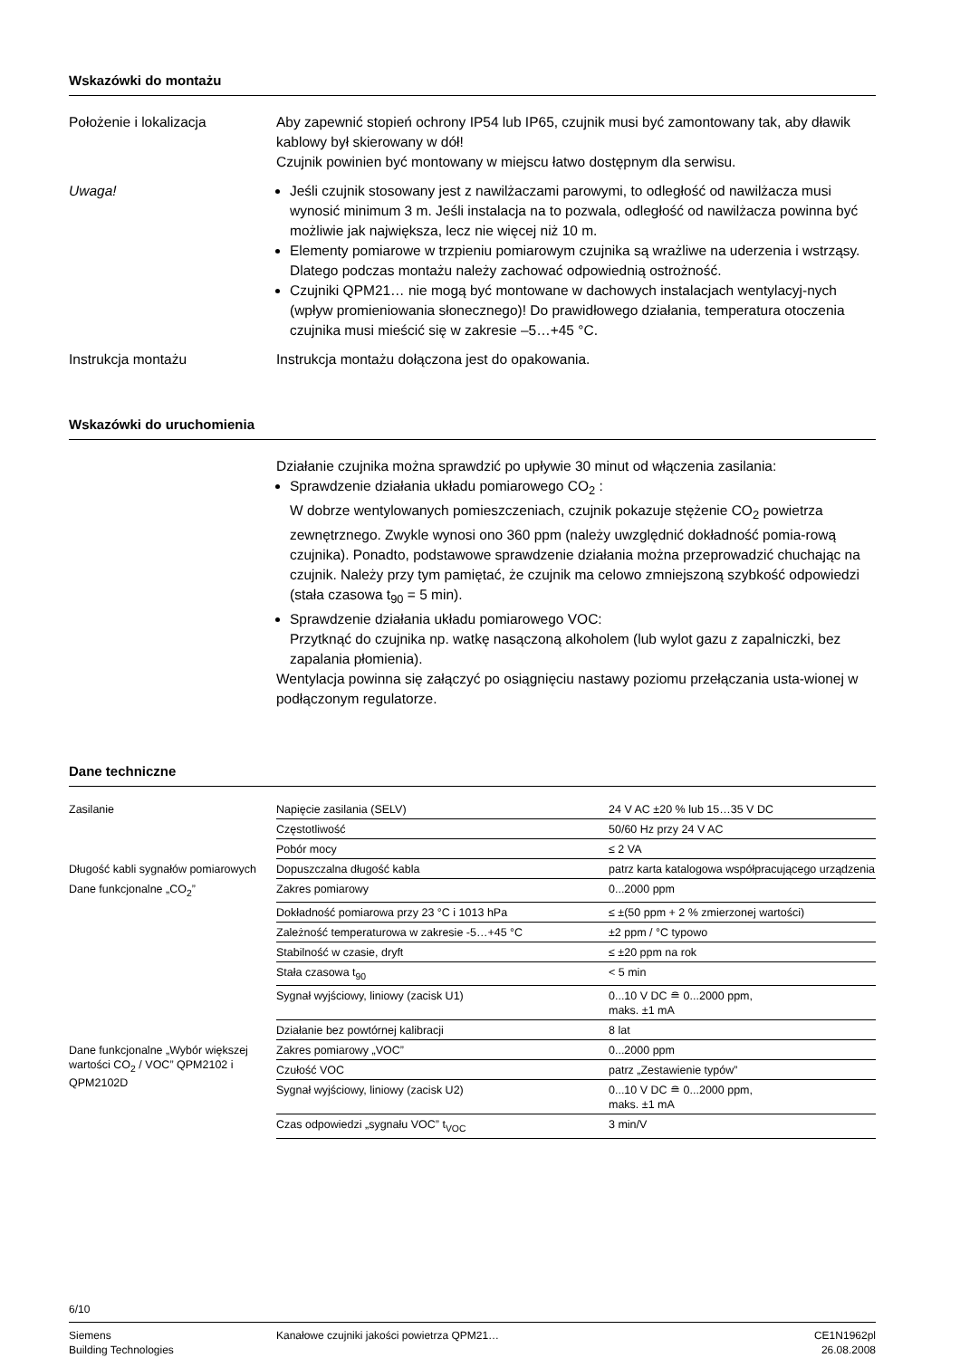Wskazówki do montażu
Położenie i lokalizacja Aby zapewnić stopień ochrony IP54 lub IP65, czujnik musi być zamontowany tak, aby dławik kablowy był skierowany w dół!
Czujnik powinien być montowany w miejscu łatwo dostępnym dla serwisu.
Uwaga! Jeśli czujnik stosowany jest z nawilżaczami parowymi, to odległość od nawilżacza musi wynosić minimum 3 m. Jeśli instalacja na to pozwala, odległość od nawilżacza powinna być możliwie jak największa, lecz nie więcej niż 10 m.
Elementy pomiarowe w trzpieniu pomiarowym czujnika są wrażliwe na uderzenia i wstrząsy. Dlatego podczas montażu należy zachować odpowiednią ostrożność.
Czujniki QPM21… nie mogą być montowane w dachowych instalacjach wentylacyj-nych (wpływ promieniowania słonecznego)! Do prawidłowego działania, temperatura otoczenia czujnika musi mieścić się w zakresie –5…+45 °C.
Instrukcja montażu Instrukcja montażu dołączona jest do opakowania.
Wskazówki do uruchomienia
Działanie czujnika można sprawdzić po upływie 30 minut od włączenia zasilania:
Sprawdzenie działania układu pomiarowego CO<sub>2</sub> :
W dobrze wentylowanych pomieszczeniach, czujnik pokazuje stężenie CO<sub>2</sub> powietrza zewnętrznego. Zwykle wynosi ono 360 ppm (należy uwzględnić dokładność pomia-rową czujnika). Ponadto, podstawowe sprawdzenie działania można przeprowadzić chuchając na czujnik. Należy przy tym pamiętać, że czujnik ma celowo zmniejszoną szybkość odpowiedzi (stała czasowa t<sub>90</sub> = 5 min).
Sprawdzenie działania układu pomiarowego VOC:
Przytknąć do czujnika np. watkę nasączoną alkoholem (lub wylot gazu z zapalniczki, bez zapalania płomienia).
Wentylacja powinna się załączyć po osiągnięciu nastawy poziomu przełączania usta-wionej w podłączonym regulatorze.
Dane techniczne
| Zasilanie | Napięcie zasilania (SELV) | 24 V AC ±20 % lub 15…35 V DC |
| | Częstotliwość | 50/60 Hz przy 24 V AC |
| | Pobór mocy | ≤ 2 VA |
| Długość kabli sygnałów pomiarowych | Dopuszczalna długość kabla | patrz karta katalogowa współpracującego urządzenia |
| Dane funkcjonalne „CO<sub>2</sub>” | Zakres pomiarowy | 0...2000 ppm |
| | Dokładność pomiarowa przy 23 °C i 1013 hPa | ≤ ±(50 ppm + 2 % zmierzonej wartości) |
| | Zależność temperaturowa w zakresie -5…+45 °C | ±2 ppm / °C typowo |
| | Stabilność w czasie, dryft | ≤ ±20 ppm na rok |
| | Stała czasowa t<sub>90</sub> | < 5 min |
| | Sygnał wyjściowy, liniowy (zacisk U1) | 0...10 V DC ≘ 0...2000 ppm, maks. ±1 mA |
| | Działanie bez powtórnej kalibracji | 8 lat |
| Dane funkcjonalne „Wybór większej wartości CO<sub>2</sub> / VOC” QPM2102 i QPM2102D | Zakres pomiarowy „VOC” | 0...2000 ppm |
| | Czułość VOC | patrz „Zestawienie typów” |
| | Sygnał wyjściowy, liniowy (zacisk U2) | 0...10 V DC ≘ 0...2000 ppm, maks. ±1 mA |
| | Czas odpowiedzi „sygnału VOC” t<sub>VOC</sub> | 3 min/V |
6/10
Siemens
Building Technologies
Kanałowe czujniki jakości powietrza QPM21…
CE1N1962pl
26.08.2008